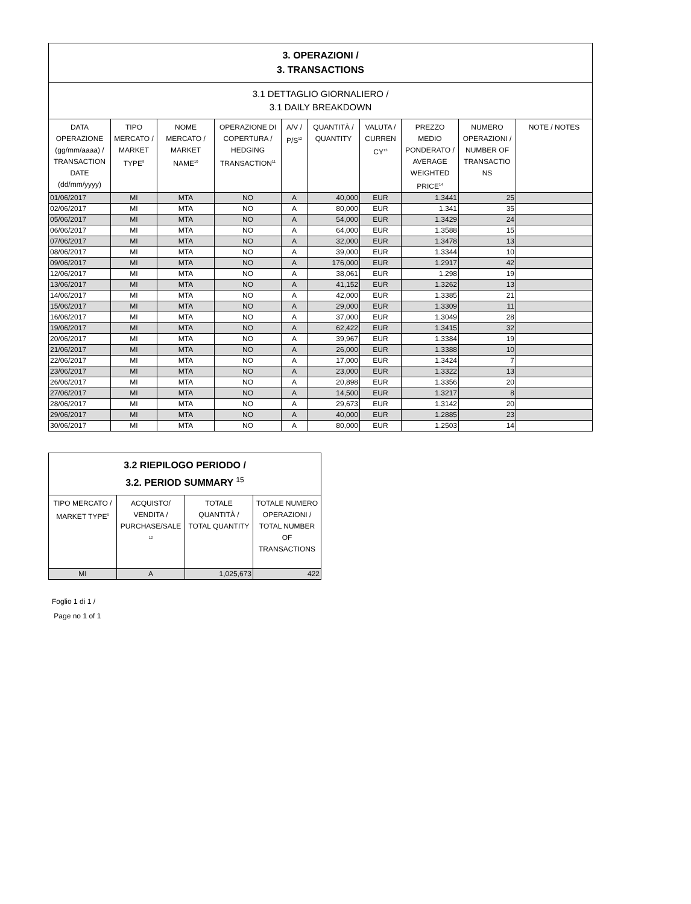| 3. OPERAZIONI / 3. TRANSACTIONS | | | | | | | | | |
| 3.1 DETTAGLIO GIORNALIERO / 3.1 DAILY BREAKDOWN | | | | | | | | | |
| DATA OPERAZIONE (gg/mm/aaaa) / TRANSACTION DATE (dd/mm/yyyy) | TIPO MERCATO / MARKET TYPE<sup>9</sup> | NOME MERCATO / MARKET NAME<sup>10</sup> | OPERAZIONE DI COPERTURA / HEDGING TRANSACTION<sup>11</sup> | A/V / P/S<sup>12</sup> | QUANTITÀ / QUANTITY | VALUTA / CURREN CY<sup>13</sup> | PREZZO MEDIO PONDERATO / AVERAGE WEIGHTED PRICE<sup>14</sup> | NUMERO OPERAZIONI / NUMBER OF TRANSACTIO NS | NOTE / NOTES |
| 01/06/2017 | MI | MTA | NO | A | 40,000 | EUR | 1.3441 | 25 | |
| 02/06/2017 | MI | MTA | NO | A | 80,000 | EUR | 1.341 | 35 | |
| 05/06/2017 | MI | MTA | NO | A | 54,000 | EUR | 1.3429 | 24 | |
| 06/06/2017 | MI | MTA | NO | A | 64,000 | EUR | 1.3588 | 15 | |
| 07/06/2017 | MI | MTA | NO | A | 32,000 | EUR | 1.3478 | 13 | |
| 08/06/2017 | MI | MTA | NO | A | 39,000 | EUR | 1.3344 | 10 | |
| 09/06/2017 | MI | MTA | NO | A | 176,000 | EUR | 1.2917 | 42 | |
| 12/06/2017 | MI | MTA | NO | A | 38,061 | EUR | 1.298 | 19 | |
| 13/06/2017 | MI | MTA | NO | A | 41,152 | EUR | 1.3262 | 13 | |
| 14/06/2017 | MI | MTA | NO | A | 42,000 | EUR | 1.3385 | 21 | |
| 15/06/2017 | MI | MTA | NO | A | 29,000 | EUR | 1.3309 | 11 | |
| 16/06/2017 | MI | MTA | NO | A | 37,000 | EUR | 1.3049 | 28 | |
| 19/06/2017 | MI | MTA | NO | A | 62,422 | EUR | 1.3415 | 32 | |
| 20/06/2017 | MI | MTA | NO | A | 39,967 | EUR | 1.3384 | 19 | |
| 21/06/2017 | MI | MTA | NO | A | 26,000 | EUR | 1.3388 | 10 | |
| 22/06/2017 | MI | MTA | NO | A | 17,000 | EUR | 1.3424 | 7 | |
| 23/06/2017 | MI | MTA | NO | A | 23,000 | EUR | 1.3322 | 13 | |
| 26/06/2017 | MI | MTA | NO | A | 20,898 | EUR | 1.3356 | 20 | |
| 27/06/2017 | MI | MTA | NO | A | 14,500 | EUR | 1.3217 | 8 | |
| 28/06/2017 | MI | MTA | NO | A | 29,673 | EUR | 1.3142 | 20 | |
| 29/06/2017 | MI | MTA | NO | A | 40,000 | EUR | 1.2885 | 23 | |
| 30/06/2017 | MI | MTA | NO | A | 80,000 | EUR | 1.2503 | 14 | |
| 3.2 RIEPILOGO PERIODO / 3.2. PERIOD SUMMARY 15 | | | |
| TIPO MERCATO / MARKET TYPE<sup>9</sup> | ACQUISTO/ VENDITA / PURCHASE/SALE <sup>12</sup> | TOTALE QUANTITÀ / TOTAL QUANTITY | TOTALE NUMERO OPERAZIONI / TOTAL NUMBER OF TRANSACTIONS |
| MI | A | 1,025,673 | 422 |
Foglio 1 di 1 /
Page no 1 of 1